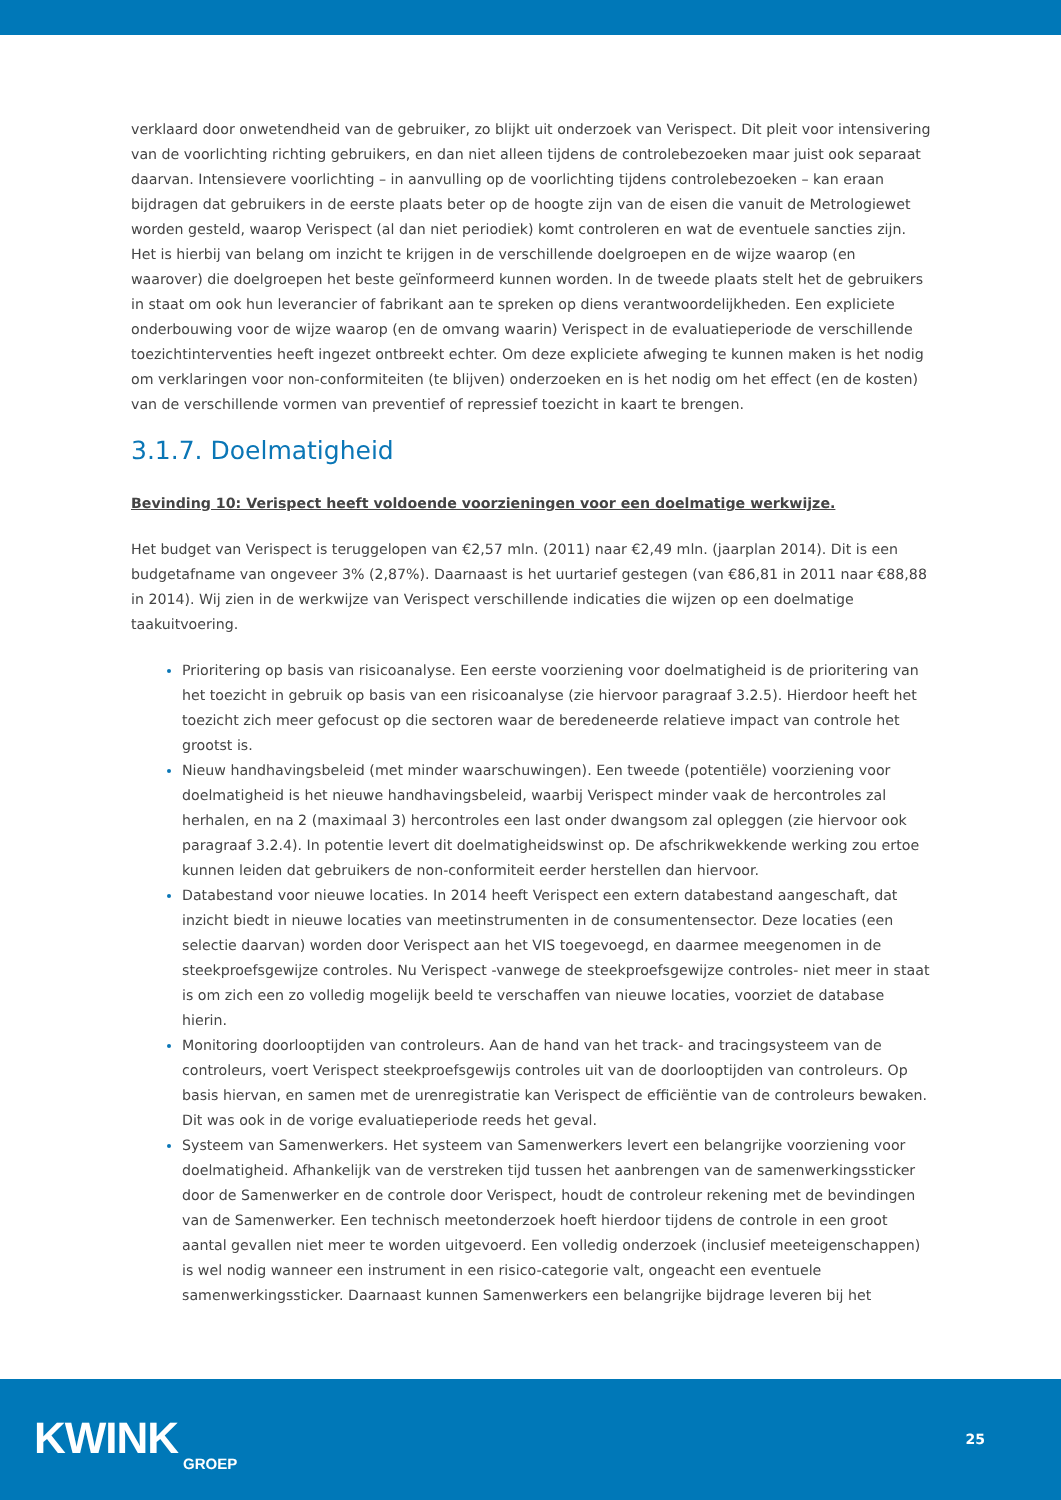verklaard door onwetendheid van de gebruiker, zo blijkt uit onderzoek van Verispect. Dit pleit voor intensivering van de voorlichting richting gebruikers, en dan niet alleen tijdens de controlebezoeken maar juist ook separaat daarvan. Intensievere voorlichting – in aanvulling op de voorlichting tijdens controlebezoeken – kan eraan bijdragen dat gebruikers in de eerste plaats beter op de hoogte zijn van de eisen die vanuit de Metrologiewet worden gesteld, waarop Verispect (al dan niet periodiek) komt controleren en wat de eventuele sancties zijn. Het is hierbij van belang om inzicht te krijgen in de verschillende doelgroepen en de wijze waarop (en waarover) die doelgroepen het beste geïnformeerd kunnen worden. In de tweede plaats stelt het de gebruikers in staat om ook hun leverancier of fabrikant aan te spreken op diens verantwoordelijkheden. Een expliciete onderbouwing voor de wijze waarop (en de omvang waarin) Verispect in de evaluatieperiode de verschillende toezichtinterventies heeft ingezet ontbreekt echter. Om deze expliciete afweging te kunnen maken is het nodig om verklaringen voor non-conformiteiten (te blijven) onderzoeken en is het nodig om het effect (en de kosten) van de verschillende vormen van preventief of repressief toezicht in kaart te brengen.
3.1.7. Doelmatigheid
Bevinding 10: Verispect heeft voldoende voorzieningen voor een doelmatige werkwijze.
Het budget van Verispect is teruggelopen van €2,57 mln. (2011) naar €2,49 mln. (jaarplan 2014). Dit is een budgetafname van ongeveer 3% (2,87%). Daarnaast is het uurtarief gestegen (van €86,81 in 2011 naar €88,88 in 2014). Wij zien in de werkwijze van Verispect verschillende indicaties die wijzen op een doelmatige taakuitvoering.
Prioritering op basis van risicoanalyse. Een eerste voorziening voor doelmatigheid is de prioritering van het toezicht in gebruik op basis van een risicoanalyse (zie hiervoor paragraaf 3.2.5). Hierdoor heeft het toezicht zich meer gefocust op die sectoren waar de beredeneerde relatieve impact van controle het grootst is.
Nieuw handhavingsbeleid (met minder waarschuwingen). Een tweede (potentiële) voorziening voor doelmatigheid is het nieuwe handhavingsbeleid, waarbij Verispect minder vaak de hercontroles zal herhalen, en na 2 (maximaal 3) hercontroles een last onder dwangsom zal opleggen (zie hiervoor ook paragraaf 3.2.4). In potentie levert dit doelmatigheidswinst op. De afschrikwekkende werking zou ertoe kunnen leiden dat gebruikers de non-conformiteit eerder herstellen dan hiervoor.
Databestand voor nieuwe locaties. In 2014 heeft Verispect een extern databestand aangeschaft, dat inzicht biedt in nieuwe locaties van meetinstrumenten in de consumentensector. Deze locaties (een selectie daarvan) worden door Verispect aan het VIS toegevoegd, en daarmee meegenomen in de steekproefsgewijze controles. Nu Verispect -vanwege de steekproefsgewijze controles- niet meer in staat is om zich een zo volledig mogelijk beeld te verschaffen van nieuwe locaties, voorziet de database hierin.
Monitoring doorlooptijden van controleurs. Aan de hand van het track- and tracingsysteem van de controleurs, voert Verispect steekproefsgewijs controles uit van de doorlooptijden van controleurs. Op basis hiervan, en samen met de urenregistratie kan Verispect de efficiëntie van de controleurs bewaken. Dit was ook in de vorige evaluatieperiode reeds het geval.
Systeem van Samenwerkers. Het systeem van Samenwerkers levert een belangrijke voorziening voor doelmatigheid. Afhankelijk van de verstreken tijd tussen het aanbrengen van de samenwerkingssticker door de Samenwerker en de controle door Verispect, houdt de controleur rekening met de bevindingen van de Samenwerker. Een technisch meetonderzoek hoeft hierdoor tijdens de controle in een groot aantal gevallen niet meer te worden uitgevoerd. Een volledig onderzoek (inclusief meeteigenschappen) is wel nodig wanneer een instrument in een risico-categorie valt, ongeacht een eventuele samenwerkingssticker. Daarnaast kunnen Samenwerkers een belangrijke bijdrage leveren bij het
KWINK GROEP
25